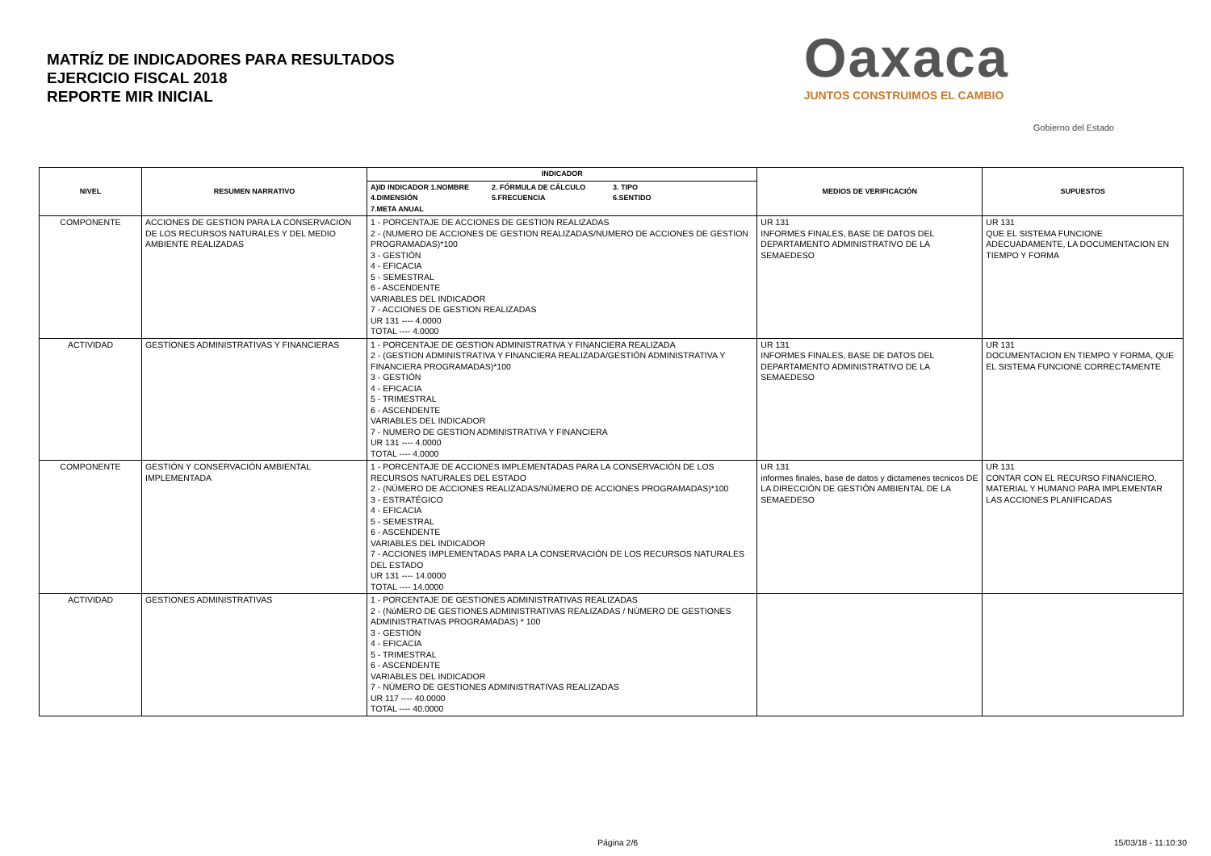MATRÍZ DE INDICADORES PARA RESULTADOS
EJERCICIO FISCAL 2018
REPORTE MIR INICIAL
Oaxaca
JUNTOS CONSTRUIMOS EL CAMBIO
Gobierno del Estado
| NIVEL | RESUMEN NARRATIVO | INDICADOR | MEDIOS DE VERIFICACIÓN | SUPUESTOS |
| --- | --- | --- | --- | --- |
| | | A)ID INDICADOR 1.NOMBRE 2. FÓRMULA DE CÁLCULO 3. TIPO 4.DIMENSIÓN 5.FRECUENCIA 6.SENTIDO 7.META ANUAL | | |
| COMPONENTE | ACCIONES DE GESTION PARA LA CONSERVACION DE LOS RECURSOS NATURALES Y DEL MEDIO AMBIENTE REALIZADAS | 1 - PORCENTAJE DE ACCIONES DE GESTION REALIZADAS 2 - (NUMERO DE ACCIONES DE GESTION REALIZADAS/NUMERO DE ACCIONES DE GESTION PROGRAMADAS)*100 3 - GESTIÓN 4 - EFICACIA 5 - SEMESTRAL 6 - ASCENDENTE VARIABLES DEL INDICADOR 7 - ACCIONES DE GESTION REALIZADAS UR 131 ---- 4.0000 TOTAL ---- 4.0000 | UR 131 INFORMES FINALES, BASE DE DATOS DEL DEPARTAMENTO ADMINISTRATIVO DE LA SEMAEDESO | UR 131 QUE EL SISTEMA FUNCIONE ADECUADAMENTE, LA DOCUMENTACION EN TIEMPO Y FORMA |
| ACTIVIDAD | GESTIONES ADMINISTRATIVAS Y FINANCIERAS | 1 - PORCENTAJE DE GESTION ADMINISTRATIVA Y FINANCIERA REALIZADA 2 - (GESTION ADMINISTRATIVA Y FINANCIERA REALIZADA/GESTIÓN ADMINISTRATIVA Y FINANCIERA PROGRAMADAS)*100 3 - GESTIÓN 4 - EFICACIA 5 - TRIMESTRAL 6 - ASCENDENTE VARIABLES DEL INDICADOR 7 - NUMERO DE GESTION ADMINISTRATIVA Y FINANCIERA UR 131 ---- 4.0000 TOTAL ---- 4.0000 | UR 131 INFORMES FINALES, BASE DE DATOS DEL DEPARTAMENTO ADMINISTRATIVO DE LA SEMAEDESO | UR 131 DOCUMENTACION EN TIEMPO Y FORMA, QUE EL SISTEMA FUNCIONE CORRECTAMENTE |
| COMPONENTE | GESTIÓN Y CONSERVACIÓN AMBIENTAL IMPLEMENTADA | 1 - PORCENTAJE DE ACCIONES IMPLEMENTADAS PARA LA CONSERVACIÓN DE LOS RECURSOS NATURALES DEL ESTADO 2 - (NÚMERO DE ACCIONES REALIZADAS/NÚMERO DE ACCIONES PROGRAMADAS)*100 3 - ESTRATÉGICO 4 - EFICACIA 5 - SEMESTRAL 6 - ASCENDENTE VARIABLES DEL INDICADOR 7 - ACCIONES IMPLEMENTADAS PARA LA CONSERVACIÓN DE LOS RECURSOS NATURALES DEL ESTADO UR 131 ---- 14.0000 TOTAL ---- 14.0000 | UR 131 informes finales, base de datos y dictamenes tecnicos DE LA DIRECCIÓN DE GESTIÓN AMBIENTAL DE LA SEMAEDESO | UR 131 CONTAR CON EL RECURSO FINANCIERO, MATERIAL Y HUMANO PARA IMPLEMENTAR LAS ACCIONES PLANIFICADAS |
| ACTIVIDAD | GESTIONES ADMINISTRATIVAS | 1 - PORCENTAJE DE GESTIONES ADMINISTRATIVAS REALIZADAS 2 - (NúMERO DE GESTIONES ADMINISTRATIVAS REALIZADAS / NÚMERO DE GESTIONES ADMINISTRATIVAS PROGRAMADAS) * 100 3 - GESTIÓN 4 - EFICACIA 5 - TRIMESTRAL 6 - ASCENDENTE VARIABLES DEL INDICADOR 7 - NÚMERO DE GESTIONES ADMINISTRATIVAS REALIZADAS UR 117 ---- 40.0000 TOTAL ---- 40.0000 | | |
Página 2/6 15/03/18 - 11:10:30